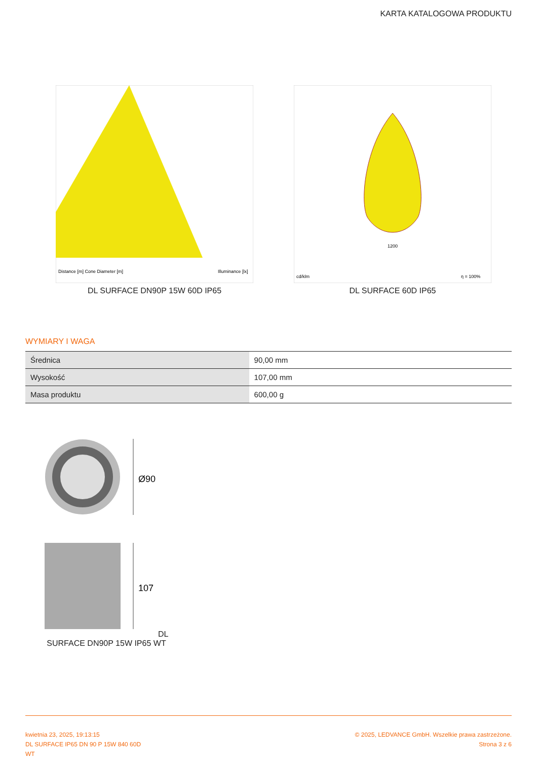KARTA KATALOGOWA PRODUKTU
Distance [m] Cone Diameter [m]
Illuminance [lx]
DL SURFACE DN90P 15W 60D IP65
1200
cd/klm
η = 100%
DL SURFACE 60D IP65
WYMIARY I WAGA
| Średnica | 90,00 mm |
| Wysokość | 107,00 mm |
| Masa produktu | 600,00 g |
Ø90
107
DL SURFACE DN90P 15W IP65 WT
kwietnia 23, 2025, 19:13:15
DL SURFACE IP65 DN 90 P 15W 840 60D
WT
© 2025, LEDVANCE GmbH. Wszelkie prawa zastrzeżone.
Strona 3 z 6